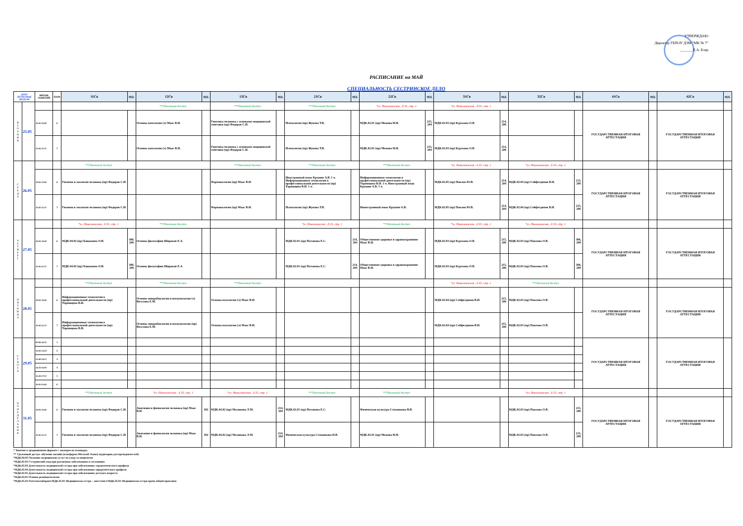УТВЕРЖДАЮ
Директор ГБПОУ ДЗМ "МК № 7"
_______Е.А. Бояр
РАСПИСАНИЕ на МАЙ
СПЕЦИАЛЬНОСТЬ СЕСТРИНСКОЕ ДЕЛО
| ДАТА НЕЧЕТНАЯ НЕДЕЛЯ | | ВРЕМЯ ЗАНЯТИЙ | ПАРА | 11Св | ауд. | 12Св | ауд. | 13Св | ауд. | 21Св | ауд. | 22Св | ауд. | 31Св | ауд. | 32Св | ауд. | 41Св | ауд. | 42Св | ауд. |
| --- | --- | --- | --- | --- | --- | --- | --- | --- | --- | --- | --- | --- | --- | --- | --- | --- | --- | --- | --- | --- | --- |
| В Т О Р Н И К | 25.05 | | | | | **Удаленный доступ | | **Удаленный доступ | | **Удаленный доступ | | *ул. Николоямская , д.33, стр. 1 | | *ул. Николоямская , д.33, стр. 1 | | | | | | | |
| | | 18.05-19.40 | 6 | | | Основы патологии (л) Маас В.И. | | Генетика человека с основами медицинской генетики (пр) Федоров С.И. | | Психология (пр) Жукова Т.В. | | МДК.02.01 (пр) Межова Н.Н. | 215, 204 | МДК.02.03 (пр) Курскова О.В. | 214, 206 | | | ГОСУДАРСТВЕННАЯ ИТОГОВАЯ АТТЕСТАЦИЯ | | ГОСУДАРСТВЕННАЯ ИТОГОВАЯ АТТЕСТАЦИЯ | |
| | | 19.45-21.15 | 7 | | | Основы патологии (л) Маас В.И. | | Генетика человека с основами медицинской генетики (пр) Федоров С.И. | | Психология (пр) Жукова Т.В. | | МДК.02.01 (пр) Межова Н.Н. | 215, 204 | МДК.02.03 (пр) Курскова О.В. | 214, 206 | | | | | | |
| С Р Е Д А | 26.05 | | | **Удаленный доступ | | | | **Удаленный доступ | | **Удаленный доступ | | **Удаленный доступ | | *ул. Николоямская , д.33, стр. 1 | | *ул. Николоямская , д.33, стр. 1 | | | | | |
| | | 18.05-19.40 | 6 | Гигиена и экология человека (пр) Федоров С.И. | | | | Фармакология (пр) Маас В.И. | | Иностранный язык Крушин А.В. 1 ч. Информационные технологии в профессиональной деятельности (пр) Торпищева В.И. 1 ч. | | Информационные технологии в профессиональной деятельности (пр) Торпищева В.И. 1 ч. Иностранный язык Крушин А.В. 1 ч. | | МДК.02.05 (пр) Павлов Ю.В. | 214, 204 | МДК.02.04 (пр) Сейфетдинов В.И. | 215, 206 | ГОСУДАРСТВЕННАЯ ИТОГОВАЯ АТТЕСТАЦИЯ | | ГОСУДАРСТВЕННАЯ ИТОГОВАЯ АТТЕСТАЦИЯ | |
| | | 19.45-21.15 | 7 | Гигиена и экология человека (пр) Федоров С.И. | | | | Фармакология (пр) Маас В.И. | | Психология (пр) Жукова Т.В. | | Инностранный язык Крушин А.В. | | МДК.02.05 (пр) Павлов Ю.В. | 214, 204 | МДК.02.04 (пр) Сейфетдинов В.И. | 215, 206 | | | | |
| Ч Е Т В Е Р Г | 27.05 | | | *ул. Николоямская , д.33, стр. 1 | | **Удаленный доступ | | | | *ул. Николоямская , д.33, стр. 1 | | **Удаленный доступ | | *ул. Николоямская , д.33, стр. 1 | | *ул. Николоямская , д.33, стр. 1 | | | | | |
| | | 18.05-19.40 | 6 | МДК.04.02 (пр) Бавыкина О.Н. | 308, 206 | Основы философии Широков Е.А. | | | | МДК.02.01 (пр) Потапова Е.С. | 214, 204 | Общественное здоровье и здравоохранение Маас В.И. | | МДК.02.03 (пр) Курскова О.В. | 215, 206 | МДК.02.03 (пр) Павлова О.В. | 306, 208 | ГОСУДАРСТВЕННАЯ ИТОГОВАЯ АТТЕСТАЦИЯ | | ГОСУДАРСТВЕННАЯ ИТОГОВАЯ АТТЕСТАЦИЯ | |
| | | 19.45-21.15 | 7 | МДК.04.02 (пр) Бавыкина О.Н. | 308, 206 | Основы философии Широков Е.А. | | | | МДК.02.01 (пр) Потапова Е.С. | 214, 204 | Общественное здоровье и здравоохранение Маас В.И. | | МДК.02.03 (пр) Курскова О.В. | 215, 206 | МДК.02.03 (пр) Павлова О.В. | 306, 208 | | | | |
| П Я Т Н И Ц А | 28.05 | | | **Удаленный доступ | | **Удаленный доступ | | **Удаленный доступ | | | | | | *ул. Николоямская , д.33, стр. 1 | | **Удаленный доступ | | | | | |
| | | 18.05-19.40 | 6 | Информационные технологии в профессиональной деятельности (пр) Торпищева В.И. | | Основы микробиологии и иммунологии (л) Веселова Е.М. | | Основы патологии (л) Маас В.И. | | | | | | МДК.02.04 (пр) Сейфетдинов В.И. | 215, 206 | МДК.02.03 (пр) Павлова О.В. | | ГОСУДАРСТВЕННАЯ ИТОГОВАЯ АТТЕСТАЦИЯ | | ГОСУДАРСТВЕННАЯ ИТОГОВАЯ АТТЕСТАЦИЯ | |
| | | 19.45-21.15 | 7 | Информационные технологии в профессиональной деятельности (пр) Торпищева В.И. | | Основы микробиологии и иммунологии (пр) Веселова Е.М. | | Основы патологии (л) Маас В.И. | | | | | | МДК.02.04 (пр) Сейфетдинов В.И. | 215, 206 | МДК.02.03 (пр) Павлова О.В. | | | | | |
| С У Б О Т А | 29.05 | 09.00-10.35 | 1 | | | | | | | | | | | | | | | ГОСУДАРСТВЕННАЯ ИТОГОВАЯ АТТЕСТАЦИЯ | | ГОСУДАРСТВЕННАЯ ИТОГОВАЯ АТТЕСТАЦИЯ | |
| | | 10.45-12.20 | 2 | | | | | | | | | | | | | | | | | | |
| | | 12.40-14.15 | 3 | | | | | | | | | | | | | | | | | | |
| | | 14.25-16.00 | 4 | | | | | | | | | | | | | | | | | | |
| | | 16.20-17.55 | 5 | | | | | | | | | | | | | | | | | | |
| | | 18.05-19.40 | 6 | | | | | | | | | | | | | | | | | | |
| П О Н Е Д Е Л Ь Н И К | 31.05 | | | **Удаленный доступ | | *ул. Николоямская , д.33, стр. 1 | | *ул. Николоямская , д.33, стр. 1 | | **Удаленный доступ | | **Удаленный доступ | | | | *ул. Николоямская , д.33, стр. 1 | | | | | |
| | | 18.05-19.40 | 6 | Гигиена и экология человека (пр) Федоров С.И. | | Анатомия и физиология человека (пр) Маас В.И. | 302 | МДК.04.02 (пр) Маликова Л.М. | 214, 204 | МДК.02.01 (пр) Потапова Е.С. | | Физическая культура Степанкова Н.В. | | | | МДК.02.03 (пр) Павлова О.В. | 215, 206 | ГОСУДАРСТВЕННАЯ ИТОГОВАЯ АТТЕСТАЦИЯ | | ГОСУДАРСТВЕННАЯ ИТОГОВАЯ АТТЕСТАЦИЯ | |
| | | 19.45-21.15 | 7 | Гигиена и экология человека (пр) Федоров С.И. | | Анатомия и физиология человека (пр) Маас В.И. | 302 | МДК.04.02 (пр) Маликова Л.М. | 214, 204 | Физическая культура Степанкова Н.В. | | МДК.02.01 (пр) Межова Н.Н. | | | | МДК.02.03 (пр) Павлова О.В. | 215, 206 | | | | |
* Занятия в традиционном формате с выходом на площадку
** Удаленный доступ- обучение онлайн (платформа Microsoft Teams) (аудитории для преподавателей)
*МДК.04.02 Оказание медицинских услуг по уходу за пациентом
*МДК.02.01 Сестринский уход при различных заболеваниях и состояниях
*МДК.02.03 Деятельность медицинской сестры при заболеваниях терапевтического профиля
*МДК.02.04 Деятельность медицинской сестры при заболеваниях хирургического профиля
*МДК.02.05 Деятельность медицинской сестры при заболеваниях детского возраста
*МДК.03.01 Основы реаниматологии
*МДК.05.01 Рентгенолаборант/МДК.05.01 Медицинская сестра – анестезист/МДК.05.01 Медицинская сестра врача общей практики